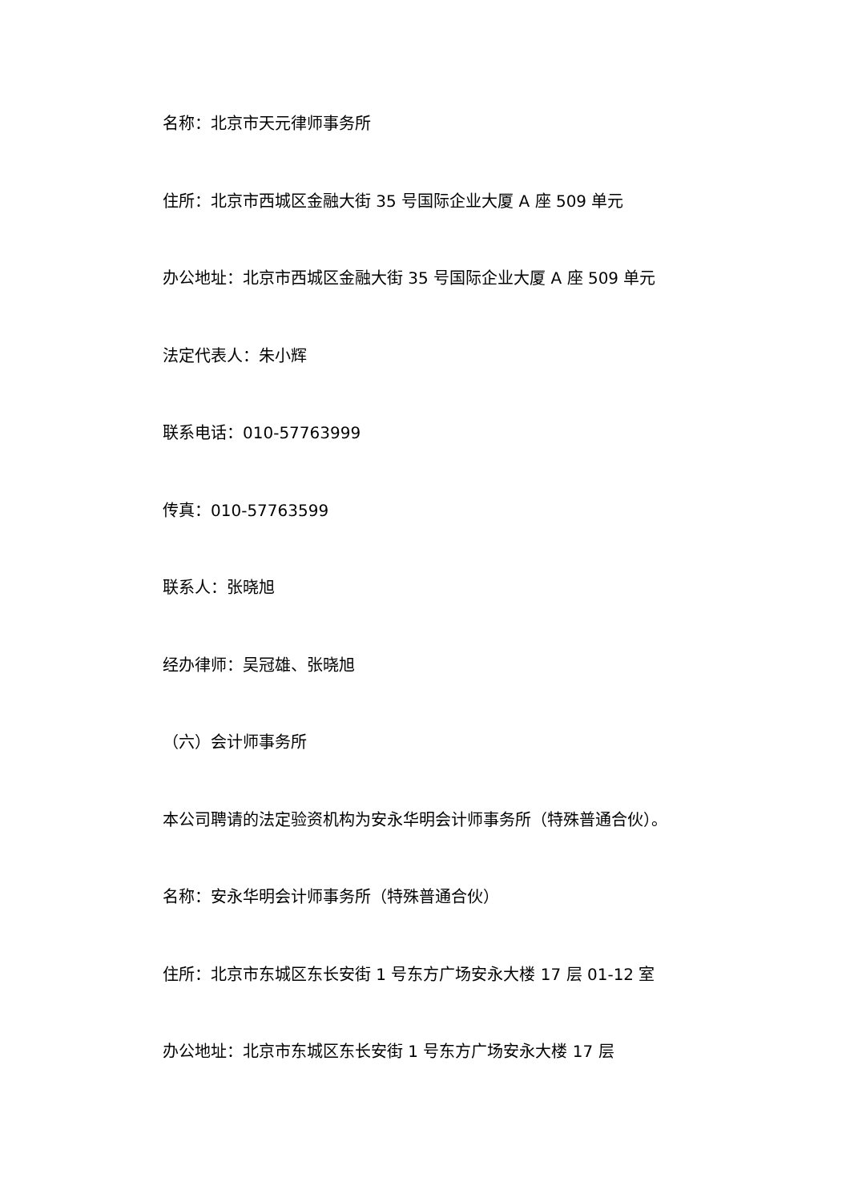名称：北京市天元律师事务所
住所：北京市西城区金融大街 35 号国际企业大厦 A 座 509 单元
办公地址：北京市西城区金融大街 35 号国际企业大厦 A 座 509 单元
法定代表人：朱小辉
联系电话：010-57763999
传真：010-57763599
联系人：张晓旭
经办律师：吴冠雄、张晓旭
（六）会计师事务所
本公司聘请的法定验资机构为安永华明会计师事务所（特殊普通合伙）。
名称：安永华明会计师事务所（特殊普通合伙）
住所：北京市东城区东长安街 1 号东方广场安永大楼 17 层 01-12 室
办公地址：北京市东城区东长安街 1 号东方广场安永大楼 17 层